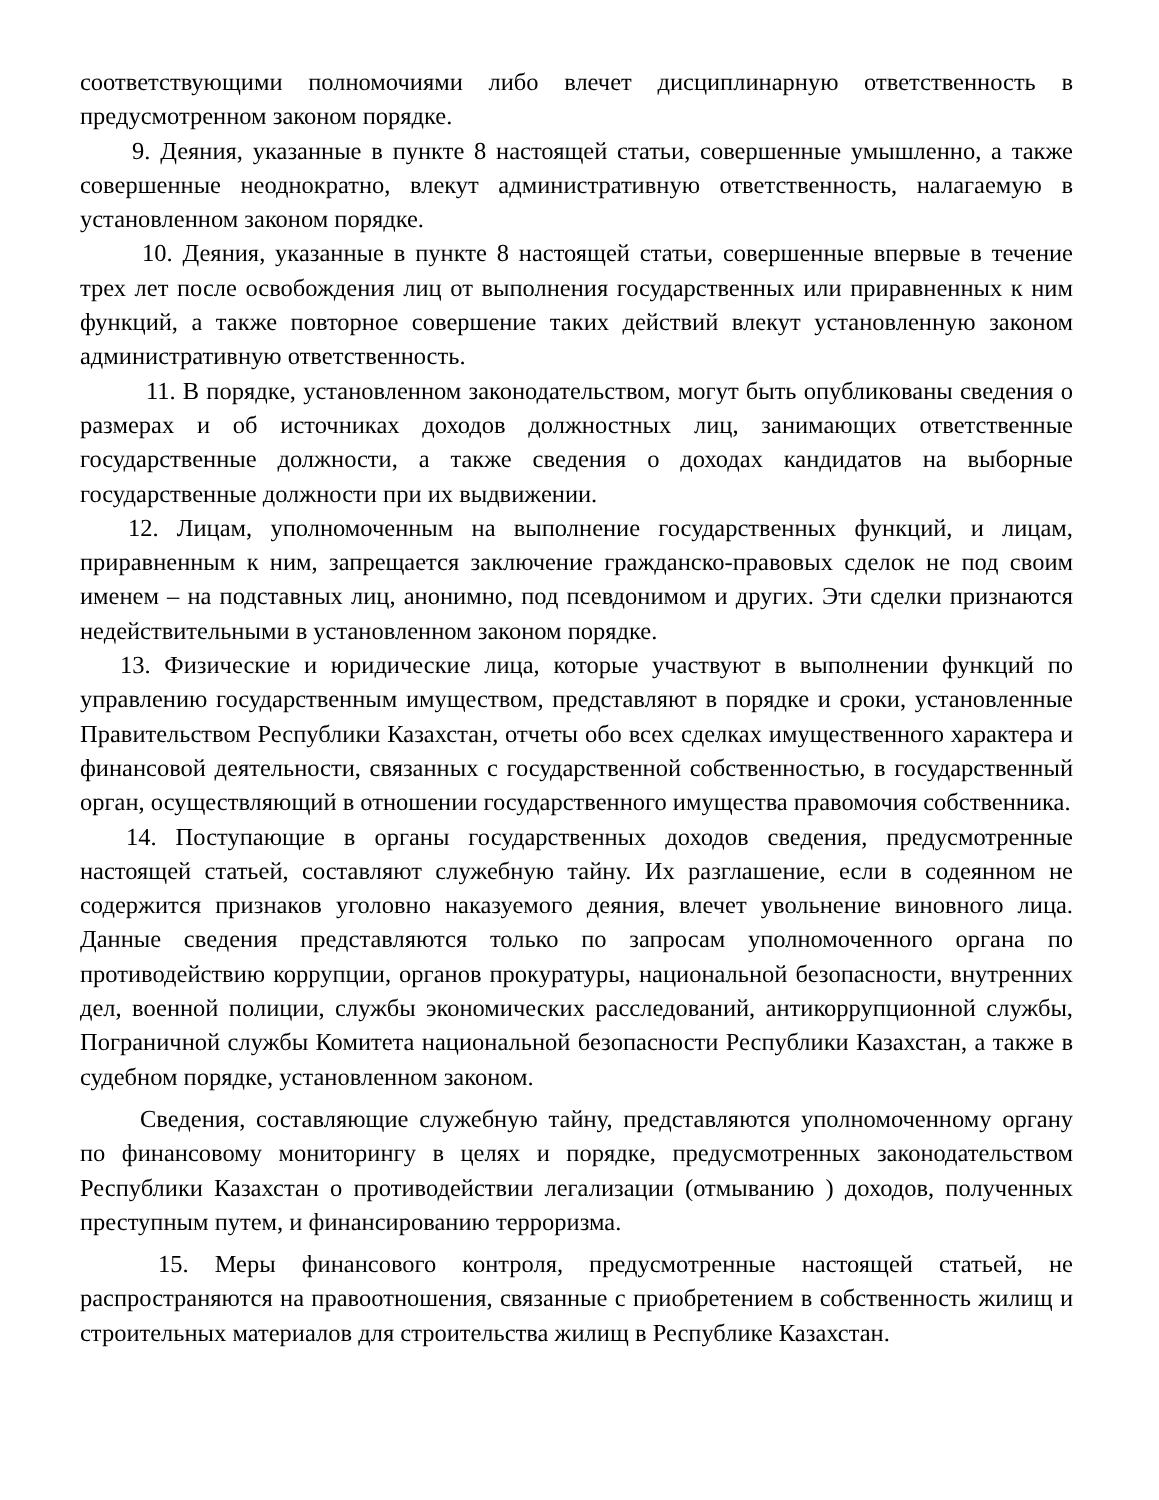соответствующими полномочиями либо влечет дисциплинарную ответственность в предусмотренном законом порядке.
9. Деяния, указанные в пункте 8 настоящей статьи, совершенные умышленно, а также совершенные неоднократно, влекут административную ответственность, налагаемую в установленном законом порядке.
10. Деяния, указанные в пункте 8 настоящей статьи, совершенные впервые в течение трех лет после освобождения лиц от выполнения государственных или приравненных к ним функций, а также повторное совершение таких действий влекут установленную законом административную ответственность.
11. В порядке, установленном законодательством, могут быть опубликованы сведения о размерах и об источниках доходов должностных лиц, занимающих ответственные государственные должности, а также сведения о доходах кандидатов на выборные государственные должности при их выдвижении.
12. Лицам, уполномоченным на выполнение государственных функций, и лицам, приравненным к ним, запрещается заключение гражданско-правовых сделок не под своим именем – на подставных лиц, анонимно, под псевдонимом и других. Эти сделки признаются недействительными в установленном законом порядке.
13. Физические и юридические лица, которые участвуют в выполнении функций по управлению государственным имуществом, представляют в порядке и сроки, установленные Правительством Республики Казахстан, отчеты обо всех сделках имущественного характера и финансовой деятельности, связанных с государственной собственностью, в государственный орган, осуществляющий в отношении государственного имущества правомочия собственника.
14. Поступающие в органы государственных доходов сведения, предусмотренные настоящей статьей, составляют служебную тайну. Их разглашение, если в содеянном не содержится признаков уголовно наказуемого деяния, влечет увольнение виновного лица. Данные сведения представляются только по запросам уполномоченного органа по противодействию коррупции, органов прокуратуры, национальной безопасности, внутренних дел, военной полиции, службы экономических расследований, антикоррупционной службы, Пограничной службы Комитета национальной безопасности Республики Казахстан, а также в судебном порядке, установленном законом.
Сведения, составляющие служебную тайну, представляются уполномоченному органу по финансовому мониторингу в целях и порядке, предусмотренных законодательством Республики Казахстан о противодействии легализации (отмыванию ) доходов, полученных преступным путем, и финансированию терроризма.
15. Меры финансового контроля, предусмотренные настоящей статьей, не распространяются на правоотношения, связанные с приобретением в собственность жилищ и строительных материалов для строительства жилищ в Республике Казахстан.